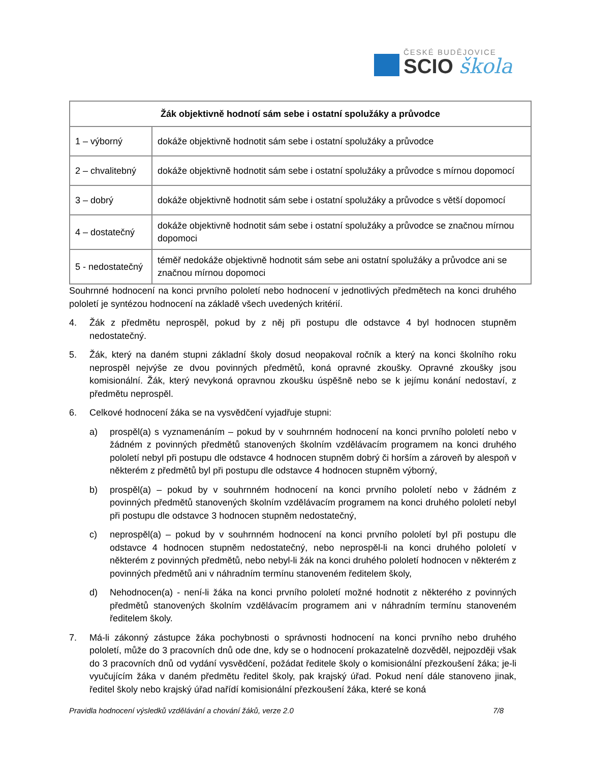ČESKÉ BUDĚJOVICE
SCIO škola
| Žák objektivně hodnotí sám sebe i ostatní spolužáky a průvodce | |
| --- | --- |
| 1 – výborný | dokáže objektivně hodnotit sám sebe i ostatní spolužáky a průvodce |
| 2 – chvalitebný | dokáže objektivně hodnotit sám sebe i ostatní spolužáky a průvodce s mírnou dopomocí |
| 3 – dobrý | dokáže objektivně hodnotit sám sebe i ostatní spolužáky a průvodce s větší dopomocí |
| 4 – dostatečný | dokáže objektivně hodnotit sám sebe i ostatní spolužáky a průvodce se značnou mírnou dopomoci |
| 5 - nedostatečný | téměř nedokáže objektivně hodnotit sám sebe ani ostatní spolužáky a průvodce ani se značnou mírnou dopomoci |
Souhrnné hodnocení na konci prvního pololetí nebo hodnocení v jednotlivých předmětech na konci druhého pololetí je syntézou hodnocení na základě všech uvedených kritérií.
4. Žák z předmětu neprospěl, pokud by z něj při postupu dle odstavce 4 byl hodnocen stupněm nedostatečný.
5. Žák, který na daném stupni základní školy dosud neopakoval ročník a který na konci školního roku neprospěl nejvýše ze dvou povinných předmětů, koná opravné zkoušky. Opravné zkoušky jsou komisionální. Žák, který nevykoná opravnou zkoušku úspěšně nebo se k jejímu konání nedostaví, z předmětu neprospěl.
6. Celkové hodnocení žáka se na vysvědčení vyjadřuje stupni:
a) prospěl(a) s vyznamenáním – pokud by v souhrnném hodnocení na konci prvního pololetí nebo v žádném z povinných předmětů stanovených školním vzdělávacím programem na konci druhého pololetí nebyl při postupu dle odstavce 4 hodnocen stupněm dobrý či horším a zároveň by alespoň v některém z předmětů byl při postupu dle odstavce 4 hodnocen stupněm výborný,
b) prospěl(a) – pokud by v souhrnném hodnocení na konci prvního pololetí nebo v žádném z povinných předmětů stanovených školním vzdělávacím programem na konci druhého pololetí nebyl při postupu dle odstavce 3 hodnocen stupněm nedostatečný,
c) neprospěl(a) – pokud by v souhrnném hodnocení na konci prvního pololetí byl při postupu dle odstavce 4 hodnocen stupněm nedostatečný, nebo neprospěl-li na konci druhého pololetí v některém z povinných předmětů, nebo nebyl-li žák na konci druhého pololetí hodnocen v některém z povinných předmětů ani v náhradním termínu stanoveném ředitelem školy,
d) Nehodnocen(a) - není-li žáka na konci prvního pololetí možné hodnotit z některého z povinných předmětů stanovených školním vzdělávacím programem ani v náhradním termínu stanoveném ředitelem školy.
7. Má-li zákonný zástupce žáka pochybnosti o správnosti hodnocení na konci prvního nebo druhého pololetí, může do 3 pracovních dnů ode dne, kdy se o hodnocení prokazatelně dozvěděl, nejpozději však do 3 pracovních dnů od vydání vysvědčení, požádat ředitele školy o komisionální přezkoušení žáka; je-li vyučujícím žáka v daném předmětu ředitel školy, pak krajský úřad. Pokud není dále stanoveno jinak, ředitel školy nebo krajský úřad nařídí komisionální přezkoušení žáka, které se koná
Pravidla hodnocení výsledků vzdělávání a chování žáků, verze 2.0 7/8